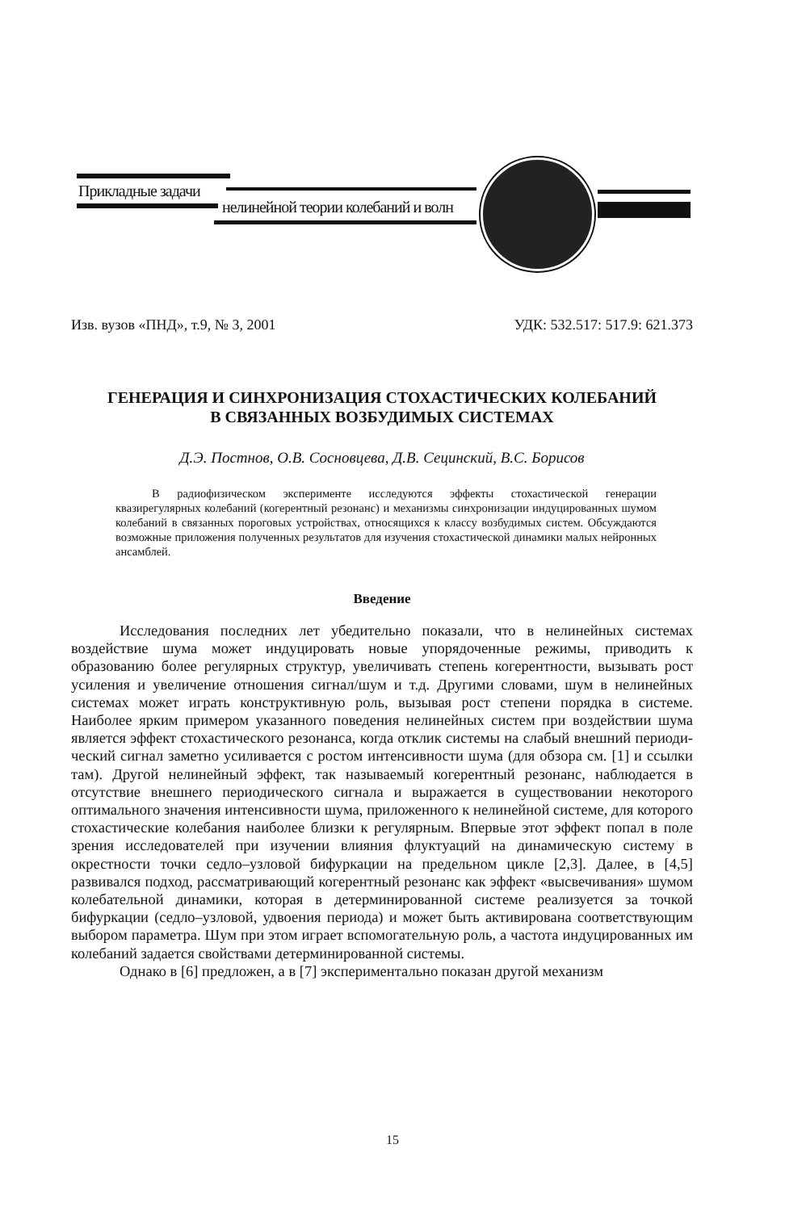Прикладные задачи
нелинейной теории колебаний и волн
Изв. вузов «ПНД», т.9, № 3, 2001 УДК: 532.517: 517.9: 621.373
ГЕНЕРАЦИЯ И СИНХРОНИЗАЦИЯ СТОХАСТИЧЕСКИХ КОЛЕБАНИЙ
В СВЯЗАННЫХ ВОЗБУДИМЫХ СИСТЕМАХ
Д.Э. Постнов, О.В. Сосновцева, Д.В. Сецинский, В.С. Борисов
В радиофизическом эксперименте исследуются эффекты стохастической генерации квазирегулярных колебаний (когерентный резонанс) и механизмы синхронизации индуцированных шумом колебаний в связанных пороговых устройствах, относящихся к классу возбудимых систем. Обсуждаются возможные приложения полученных результатов для изучения стохастической динамики малых нейронных ансамблей.
Введение
Исследования последних лет убедительно показали, что в нелинейных системах воздействие шума может индуцировать новые упорядоченные режимы, приводить к образованию более регулярных структур, увеличивать степень когерентности, вызывать рост усиления и увеличение отношения сигнал/шум и т.д. Другими словами, шум в нелинейных системах может играть конструктивную роль, вызывая рост степени порядка в системе. Наиболее ярким примером указанного поведения нелинейных систем при воздействии шума является эффект стохастического резонанса, когда отклик системы на слабый внешний периоди­ческий сигнал заметно усиливается с ростом интенсивности шума (для обзора см. [1] и ссылки там). Другой нелинейный эффект, так называемый когерентный резонанс, наблюдается в отсутствие внешнего периодического сигнала и выражается в существовании некоторого оптимального значения интенсивности шума, приложенного к нелинейной системе, для которого стохастические колебания наиболее близки к регулярным. Впервые этот эффект попал в поле зрения исследователей при изучении влияния флуктуаций на динамическую систему в окрестности точки седло–узловой бифуркации на предельном цикле [2,3]. Далее, в [4,5] развивался подход, рассматривающий когерентный резонанс как эффект «высвечивания» шумом колебательной динамики, которая в детерминированной системе реализуется за точкой бифуркации (седло–узловой, удвоения периода) и может быть активирована соответствующим выбором параметра. Шум при этом играет вспомогательную роль, а частота индуцированных им колебаний задается свойствами детерминированной системы.
Однако в [6] предложен, а в [7] экспериментально показан другой механизм
15